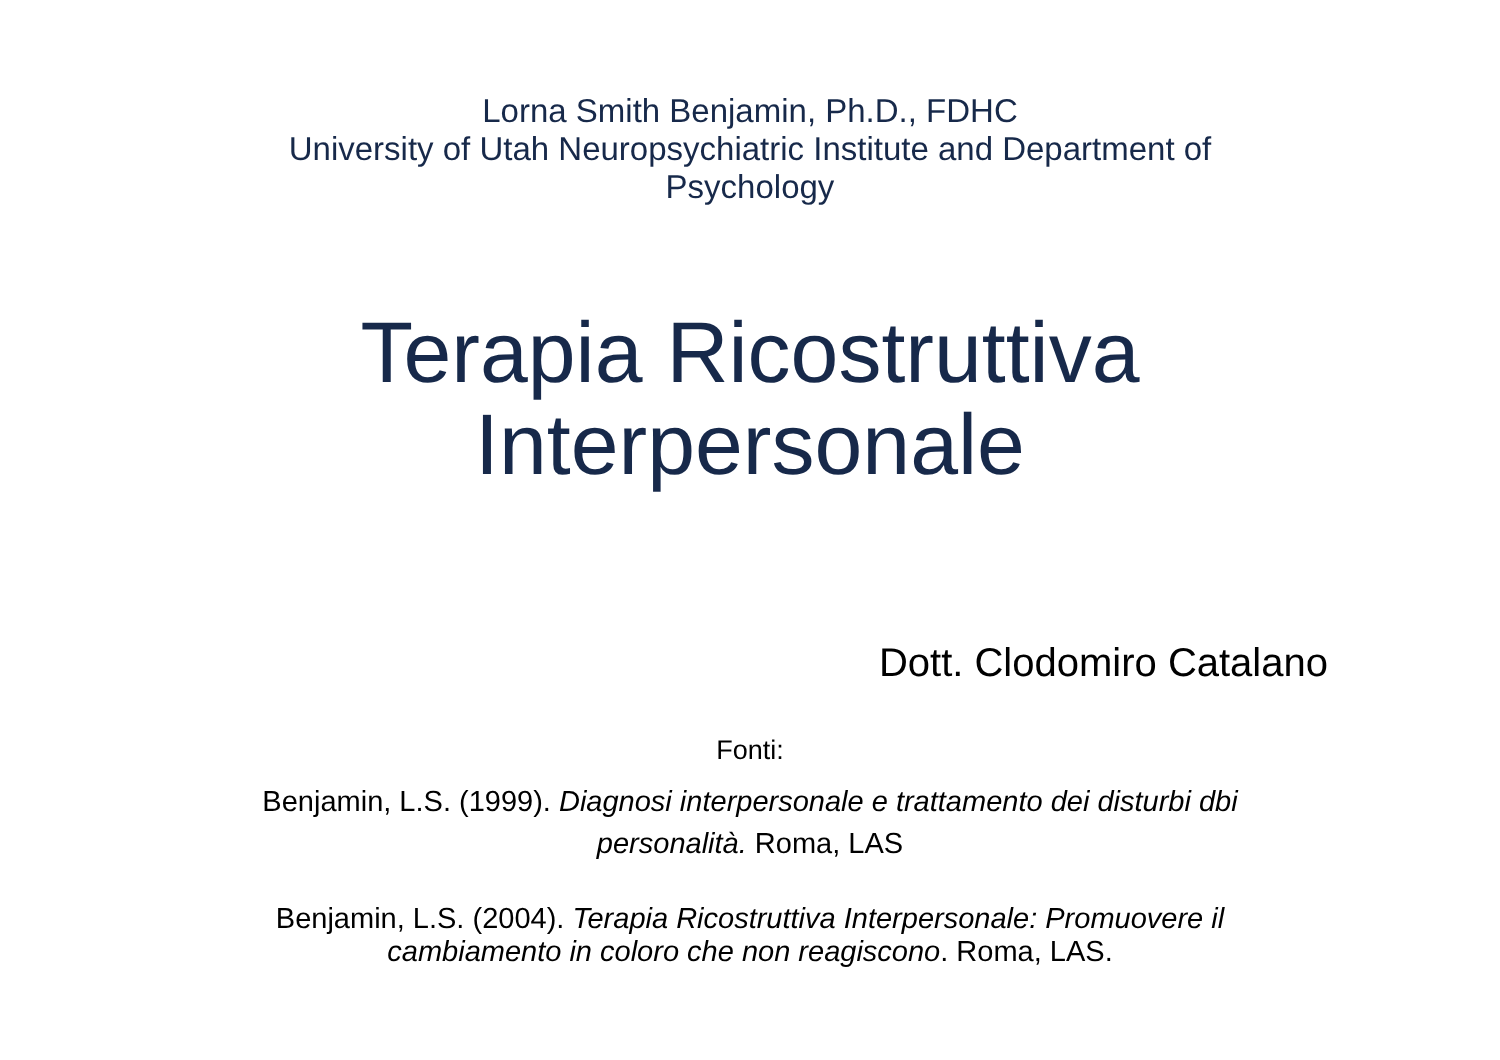Lorna Smith Benjamin, Ph.D., FDHC
University of Utah Neuropsychiatric Institute and Department of Psychology
Terapia Ricostruttiva
Interpersonale
Dott. Clodomiro Catalano
Fonti:
Benjamin, L.S. (1999). Diagnosi interpersonale e trattamento dei disturbi dbi personalità. Roma, LAS
Benjamin, L.S. (2004). Terapia Ricostruttiva Interpersonale: Promuovere il cambiamento in coloro che non reagiscono. Roma, LAS.